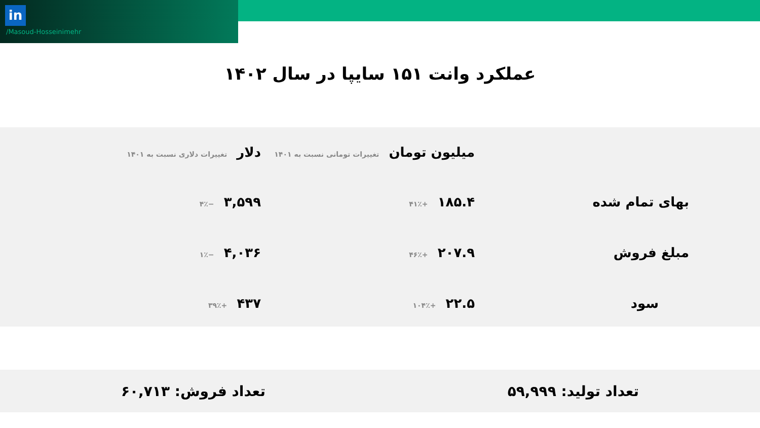in
/Masoud-Hosseinimehr
عملکرد وانت ۱۵۱ سایپا در سال ۱۴۰۲
| | میلیون تومان تغییرات تومانی نسبت به ۱۴۰۱ | دلار تغییرات دلاری نسبت به ۱۴۰۱ |
| --- | --- | --- |
| بهای تمام شده | ۱۸۵.۴ +۴۱٪ | ۳,۵۹۹ −۴٪ |
| مبلغ فروش | ۲۰۷.۹ +۴۶٪ | ۴,۰۳۶ −۱٪ |
| سود | ۲۲.۵ +۱۰۴٪ | ۴۳۷ +۳۹٪ |
تعداد تولید: ۵۹,۹۹۹ تعداد فروش: ۶۰,۷۱۳